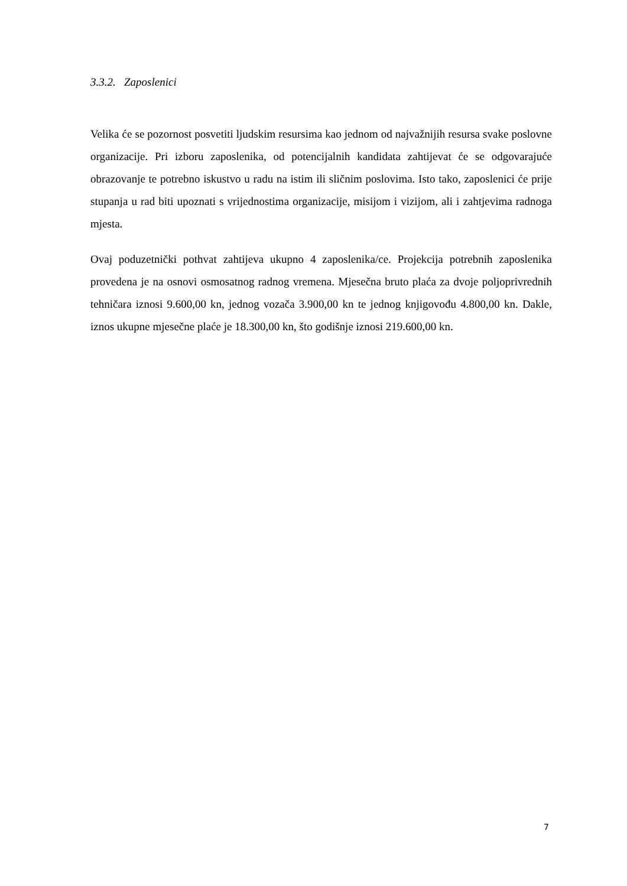3.3.2. Zaposlenici
Velika će se pozornost posvetiti ljudskim resursima kao jednom od najvažnijih resursa svake poslovne organizacije. Pri izboru zaposlenika, od potencijalnih kandidata zahtijevat će se odgovarajuće obrazovanje te potrebno iskustvo u radu na istim ili sličnim poslovima. Isto tako, zaposlenici će prije stupanja u rad biti upoznati s vrijednostima organizacije, misijom i vizijom, ali i zahtjevima radnoga mjesta.
Ovaj poduzetnički pothvat zahtijeva ukupno 4 zaposlenika/ce. Projekcija potrebnih zaposlenika provedena je na osnovi osmosatnog radnog vremena. Mjesečna bruto plaća za dvoje poljoprivrednih tehničara iznosi 9.600,00 kn, jednog vozača 3.900,00 kn te jednog knjigovođu 4.800,00 kn. Dakle, iznos ukupne mjesečne plaće je 18.300,00 kn, što godišnje iznosi 219.600,00 kn.
7